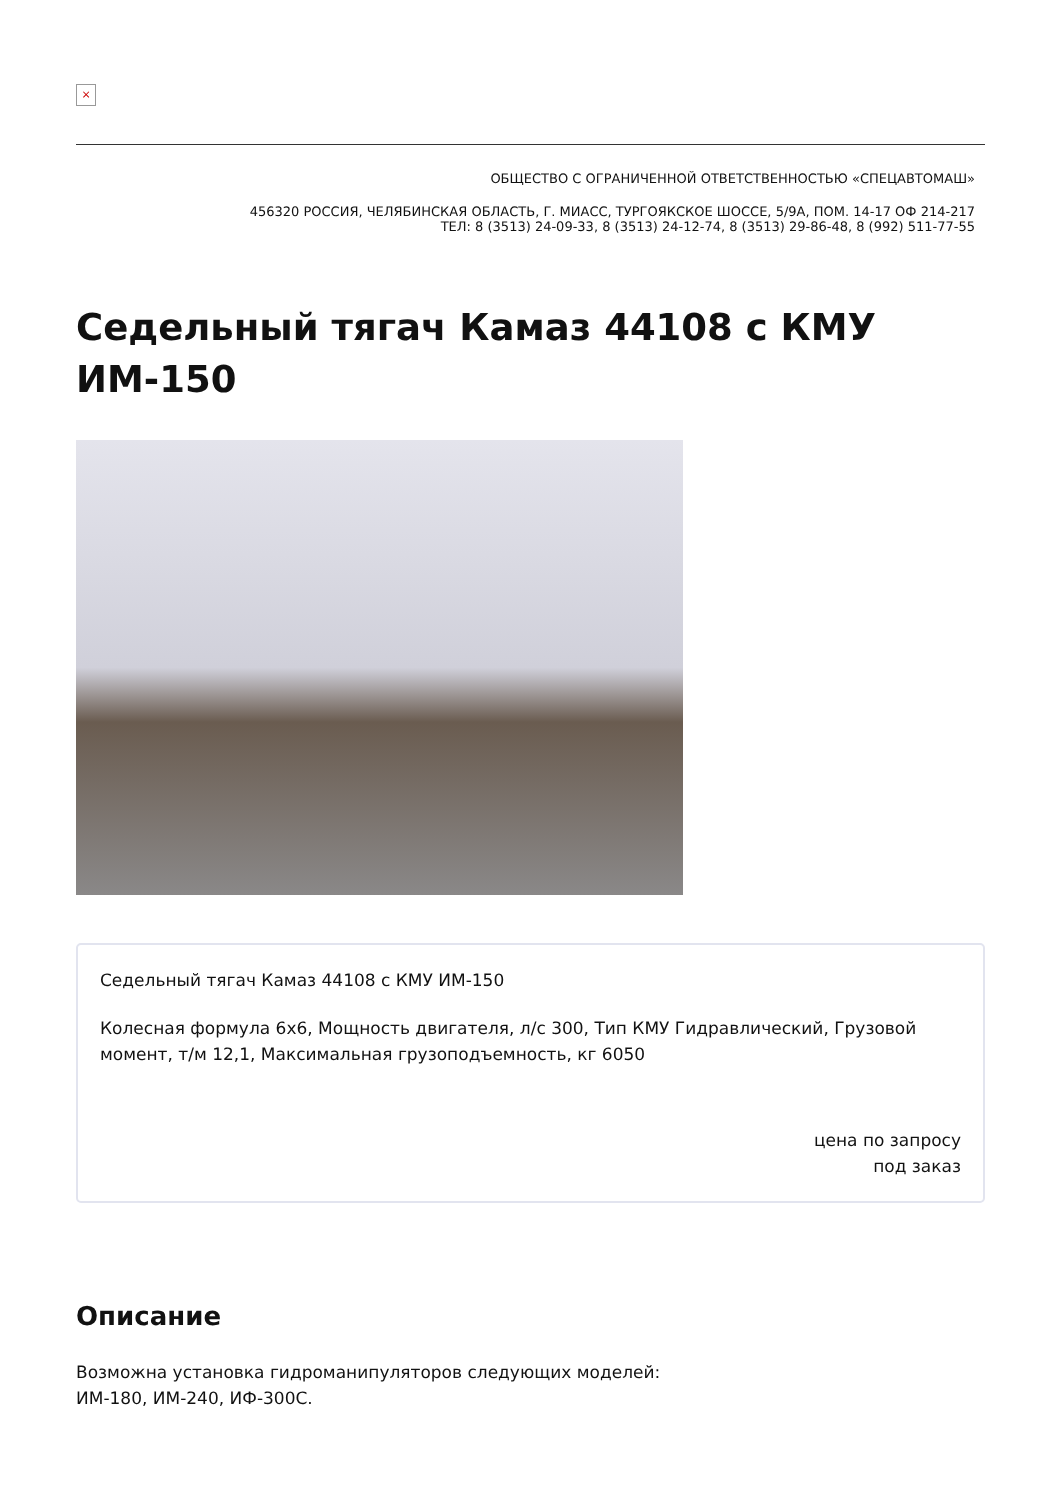×
ОБЩЕСТВО С ОГРАНИЧЕННОЙ ОТВЕТСТВЕННОСТЬЮ «СПЕЦАВТОМАШ»
456320 РОССИЯ, ЧЕЛЯБИНСКАЯ ОБЛАСТЬ, Г. МИАСС, ТУРГОЯКСКОЕ ШОССЕ, 5/9А, ПОМ. 14-17 ОФ 214-217
ТЕЛ: 8 (3513) 24-09-33, 8 (3513) 24-12-74, 8 (3513) 29-86-48, 8 (992) 511-77-55
Седельный тягач Камаз 44108 с КМУ ИМ-150
Седельный тягач Камаз 44108 с КМУ ИМ-150
Колесная формула 6x6, Мощность двигателя, л/с 300, Тип КМУ Гидравлический, Грузовой момент, т/м 12,1, Максимальная грузоподъемность, кг 6050
цена по запросу
под заказ
Описание
Возможна установка гидроманипуляторов следующих моделей:
ИМ-180, ИМ-240, ИФ-300С.